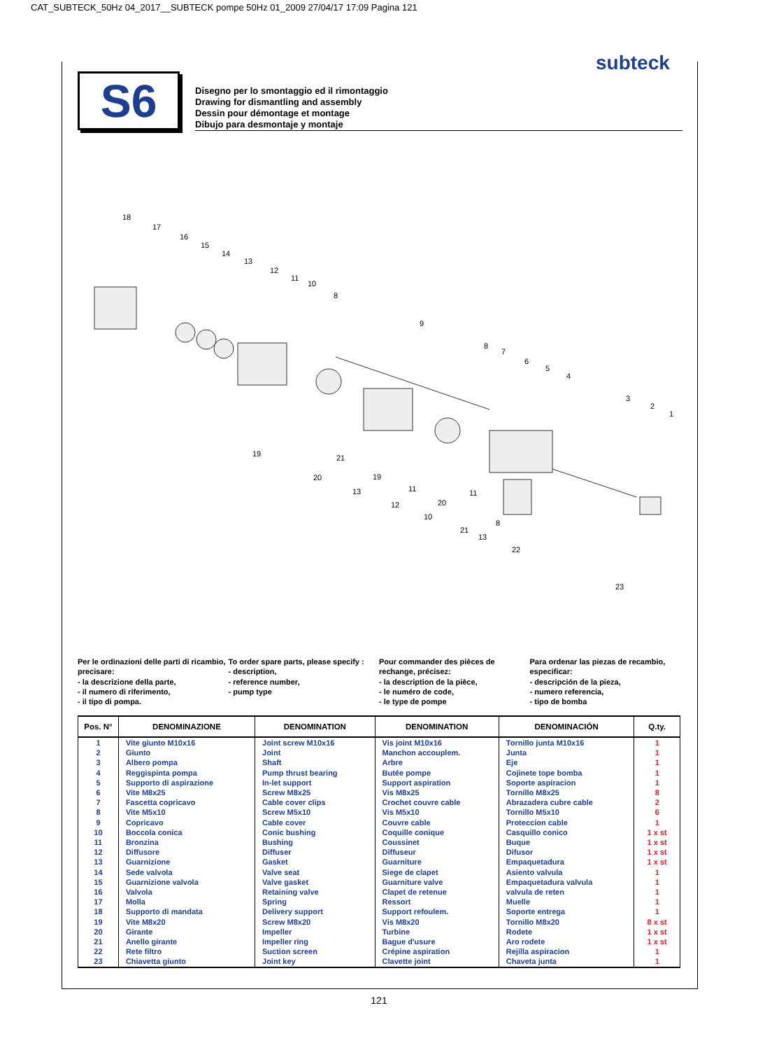CAT_SUBTECK_50Hz 04_2017__SUBTECK pompe 50Hz 01_2009 27/04/17 17:09 Pagina 121
subteck
S6
Disegno per lo smontaggio ed il rimontaggio
Drawing for dismantling and assembly
Dessin pour démontage et montage
Dibujo para desmontaje y montaje
18
17
16
15
14
13
12
11
10
8
9
8
7
6
5
4
3
2
1
19
20
21
13
19
12
11
10
20
21
11
13
8
22
23
Per le ordinazioni delle parti di ricambio, precisare:
- la descrizione della parte,
- il numero di riferimento,
- il tipo di pompa.
To order spare parts, please specify :
- description,
- reference number,
- pump type
Pour commander des pièces de rechange, précisez:
- la description de la pièce,
- le numéro de code,
- le type de pompe
Para ordenar las piezas de recambio, especificar:
- descripción de la pieza,
- numero referencia,
- tipo de bomba
| Pos. N° | DENOMINAZIONE | DENOMINATION | DENOMINATION | DENOMINACIÓN | Q.ty. |
| --- | --- | --- | --- | --- | --- |
| 1 | Vite giunto M10x16 | Joint screw M10x16 | Vis joint M10x16 | Tornillo junta M10x16 | 1 |
| 2 | Giunto | Joint | Manchon accouplem. | Junta | 1 |
| 3 | Albero pompa | Shaft | Arbre | Eje | 1 |
| 4 | Reggispinta pompa | Pump thrust bearing | Butée pompe | Cojinete tope bomba | 1 |
| 5 | Supporto di aspirazione | In-let support | Support aspiration | Soporte aspiracion | 1 |
| 6 | Vite M8x25 | Screw M8x25 | Vis M8x25 | Tornillo M8x25 | 8 |
| 7 | Fascetta copricavo | Cable cover clips | Crochet couvre cable | Abrazadera cubre cable | 2 |
| 8 | Vite M5x10 | Screw M5x10 | Vis M5x10 | Tornillo M5x10 | 6 |
| 9 | Copricavo | Cable cover | Couvre cable | Proteccion cable | 1 |
| 10 | Boccola conica | Conic bushing | Coquille conique | Casquillo conico | 1 x st |
| 11 | Bronzina | Bushing | Coussinet | Buque | 1 x st |
| 12 | Diffusore | Diffuser | Diffuseur | Difusor | 1 x st |
| 13 | Guarnizione | Gasket | Guarniture | Empaquetadura | 1 x st |
| 14 | Sede valvola | Valve seat | Siege de clapet | Asiento valvula | 1 |
| 15 | Guarnizione valvola | Valve gasket | Guarniture valve | Empaquetadura valvula | 1 |
| 16 | Valvola | Retaining valve | Clapet de retenue | valvula de reten | 1 |
| 17 | Molla | Spring | Ressort | Muelle | 1 |
| 18 | Supporto di mandata | Delivery support | Support refoulem. | Soporte entrega | 1 |
| 19 | Vite M8x20 | Screw M8x20 | Vis M8x20 | Tornillo M8x20 | 8 x st |
| 20 | Girante | Impeller | Turbine | Rodete | 1 x st |
| 21 | Anello girante | Impeller ring | Bague d'usure | Aro rodete | 1 x st |
| 22 | Rete filtro | Suction screen | Crépine aspiration | Rejilla aspiracion | 1 |
| 23 | Chiavetta giunto | Joint key | Clavette joint | Chaveta junta | 1 |
121